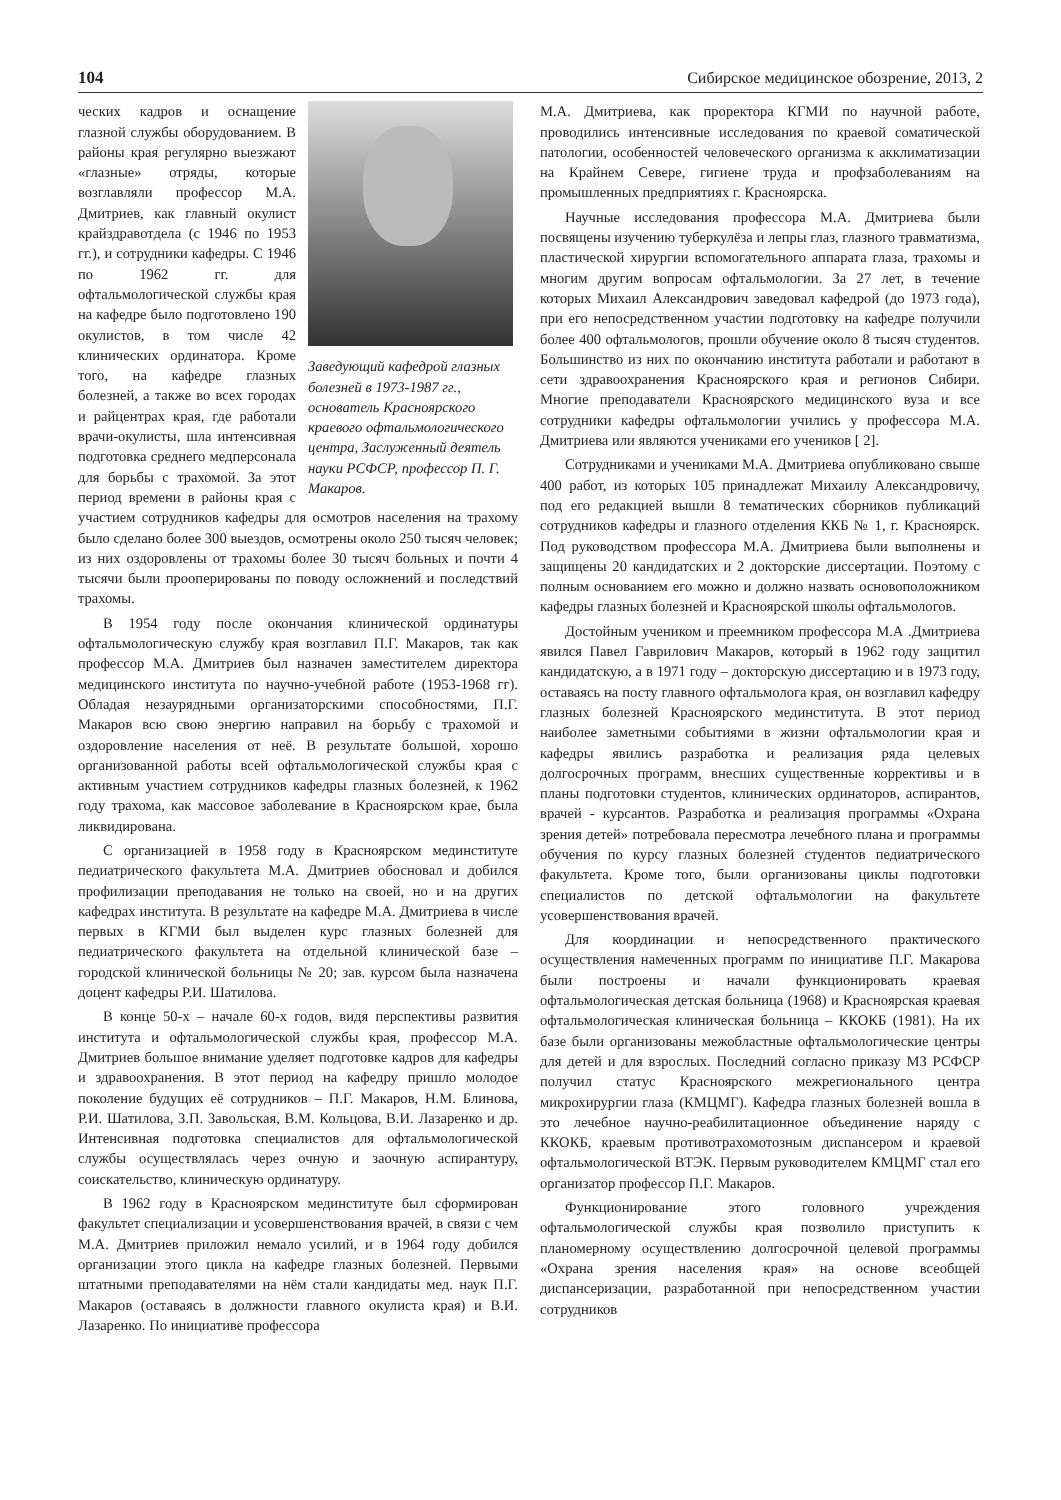104 Сибирское медицинское обозрение, 2013, 2
Заведующий кафедрой глазных болезней в 1973-1987 гг., основатель Красноярского краевого офтальмологического центра, Заслуженный деятель науки РСФСР, профессор П. Г. Макаров.
ческих кадров и оснащение глазной службы оборудованием. В районы края регулярно выезжают «глазные» отряды, которые возглавляли профессор М.А. Дмитриев, как главный окулист крайздравотдела (с 1946 по 1953 гг.), и сотрудники кафедры. С 1946 по 1962 гг. для офтальмологической службы края на кафедре было подготовлено 190 окулистов, в том числе 42 клинических ординатора. Кроме того, на кафедре глазных болезней, а также во всех городах и райцентрах края, где работали врачи-окулисты, шла интенсивная подготовка среднего медперсонала для борьбы с трахомой. За этот период времени в районы края с участием сотрудников кафедры для осмотров населения на трахому было сделано более 300 выездов, осмотрены около 250 тысяч человек; из них оздоровлены от трахомы более 30 тысяч больных и почти 4 тысячи были прооперированы по поводу осложнений и последствий трахомы.
В 1954 году после окончания клинической ординатуры офтальмологическую службу края возглавил П.Г. Макаров, так как профессор М.А. Дмитриев был назначен заместителем директора медицинского института по научно-учебной работе (1953-1968 гг). Обладая незаурядными организаторскими способностями, П.Г. Макаров всю свою энергию направил на борьбу с трахомой и оздоровление населения от неё. В результате большой, хорошо организованной работы всей офтальмологической службы края с активным участием сотрудников кафедры глазных болезней, к 1962 году трахома, как массовое заболевание в Красноярском крае, была ликвидирована.
С организацией в 1958 году в Красноярском мединституте педиатрического факультета М.А. Дмитриев обосновал и добился профилизации преподавания не только на своей, но и на других кафедрах института. В результате на кафедре М.А. Дмитриева в числе первых в КГМИ был выделен курс глазных болезней для педиатрического факультета на отдельной клинической базе – городской клинической больницы № 20; зав. курсом была назначена доцент кафедры Р.И. Шатилова.
В конце 50-х – начале 60-х годов, видя перспективы развития института и офтальмологической службы края, профессор М.А. Дмитриев большое внимание уделяет подготовке кадров для кафедры и здравоохранения. В этот период на кафедру пришло молодое поколение будущих её сотрудников – П.Г. Макаров, Н.М. Блинова, Р.И. Шатилова, З.П. Завольская, В.М. Кольцова, В.И. Лазаренко и др. Интенсивная подготовка специалистов для офтальмологической службы осуществлялась через очную и заочную аспирантуру, соискательство, клиническую ординатуру.
В 1962 году в Красноярском мединституте был сформирован факультет специализации и усовершенствования врачей, в связи с чем М.А. Дмитриев приложил немало усилий, и в 1964 году добился организации этого цикла на кафедре глазных болезней. Первыми штатными преподавателями на нём стали кандидаты мед. наук П.Г. Макаров (оставаясь в должности главного окулиста края) и В.И. Лазаренко. По инициативе профессора
М.А. Дмитриева, как проректора КГМИ по научной работе, проводились интенсивные исследования по краевой соматической патологии, особенностей человеческого организма к акклиматизации на Крайнем Севере, гигиене труда и профзаболеваниям на промышленных предприятиях г. Красноярска.
Научные исследования профессора М.А. Дмитриева были посвящены изучению туберкулёза и лепры глаз, глазного травматизма, пластической хирургии вспомогательного аппарата глаза, трахомы и многим другим вопросам офтальмологии. За 27 лет, в течение которых Михаил Александрович заведовал кафедрой (до 1973 года), при его непосредственном участии подготовку на кафедре получили более 400 офтальмологов, прошли обучение около 8 тысяч студентов. Большинство из них по окончанию института работали и работают в сети здравоохранения Красноярского края и регионов Сибири. Многие преподаватели Красноярского медицинского вуза и все сотрудники кафедры офтальмологии учились у профессора М.А. Дмитриева или являются учениками его учеников [ 2].
Сотрудниками и учениками М.А. Дмитриева опубликовано свыше 400 работ, из которых 105 принадлежат Михаилу Александровичу, под его редакцией вышли 8 тематических сборников публикаций сотрудников кафедры и глазного отделения ККБ № 1, г. Красноярск. Под руководством профессора М.А. Дмитриева были выполнены и защищены 20 кандидатских и 2 докторские диссертации. Поэтому с полным основанием его можно и должно назвать основоположником кафедры глазных болезней и Красноярской школы офтальмологов.
Достойным учеником и преемником профессора М.А .Дмитриева явился Павел Гаврилович Макаров, который в 1962 году защитил кандидатскую, а в 1971 году – докторскую диссертацию и в 1973 году, оставаясь на посту главного офтальмолога края, он возглавил кафедру глазных болезней Красноярского мединститута. В этот период наиболее заметными событиями в жизни офтальмологии края и кафедры явились разработка и реализация ряда целевых долгосрочных программ, внесших существенные коррективы и в планы подготовки студентов, клинических ординаторов, аспирантов, врачей - курсантов. Разработка и реализация программы «Охрана зрения детей» потребовала пересмотра лечебного плана и программы обучения по курсу глазных болезней студентов педиатрического факультета. Кроме того, были организованы циклы подготовки специалистов по детской офтальмологии на факультете усовершенствования врачей.
Для координации и непосредственного практического осуществления намеченных программ по инициативе П.Г. Макарова были построены и начали функционировать краевая офтальмологическая детская больница (1968) и Красноярская краевая офтальмологическая клиническая больница – ККОКБ (1981). На их базе были организованы межобластные офтальмологические центры для детей и для взрослых. Последний согласно приказу МЗ РСФСР получил статус Красноярского межрегионального центра микрохирургии глаза (КМЦМГ). Кафедра глазных болезней вошла в это лечебное научно-реабилитационное объединение наряду с ККОКБ, краевым противотрахомотозным диспансером и краевой офтальмологической ВТЭК. Первым руководителем КМЦМГ стал его организатор профессор П.Г. Макаров.
Функционирование этого головного учреждения офтальмологической службы края позволило приступить к планомерному осуществлению долгосрочной целевой программы «Охрана зрения населения края» на основе всеобщей диспансеризации, разработанной при непосредственном участии сотрудников